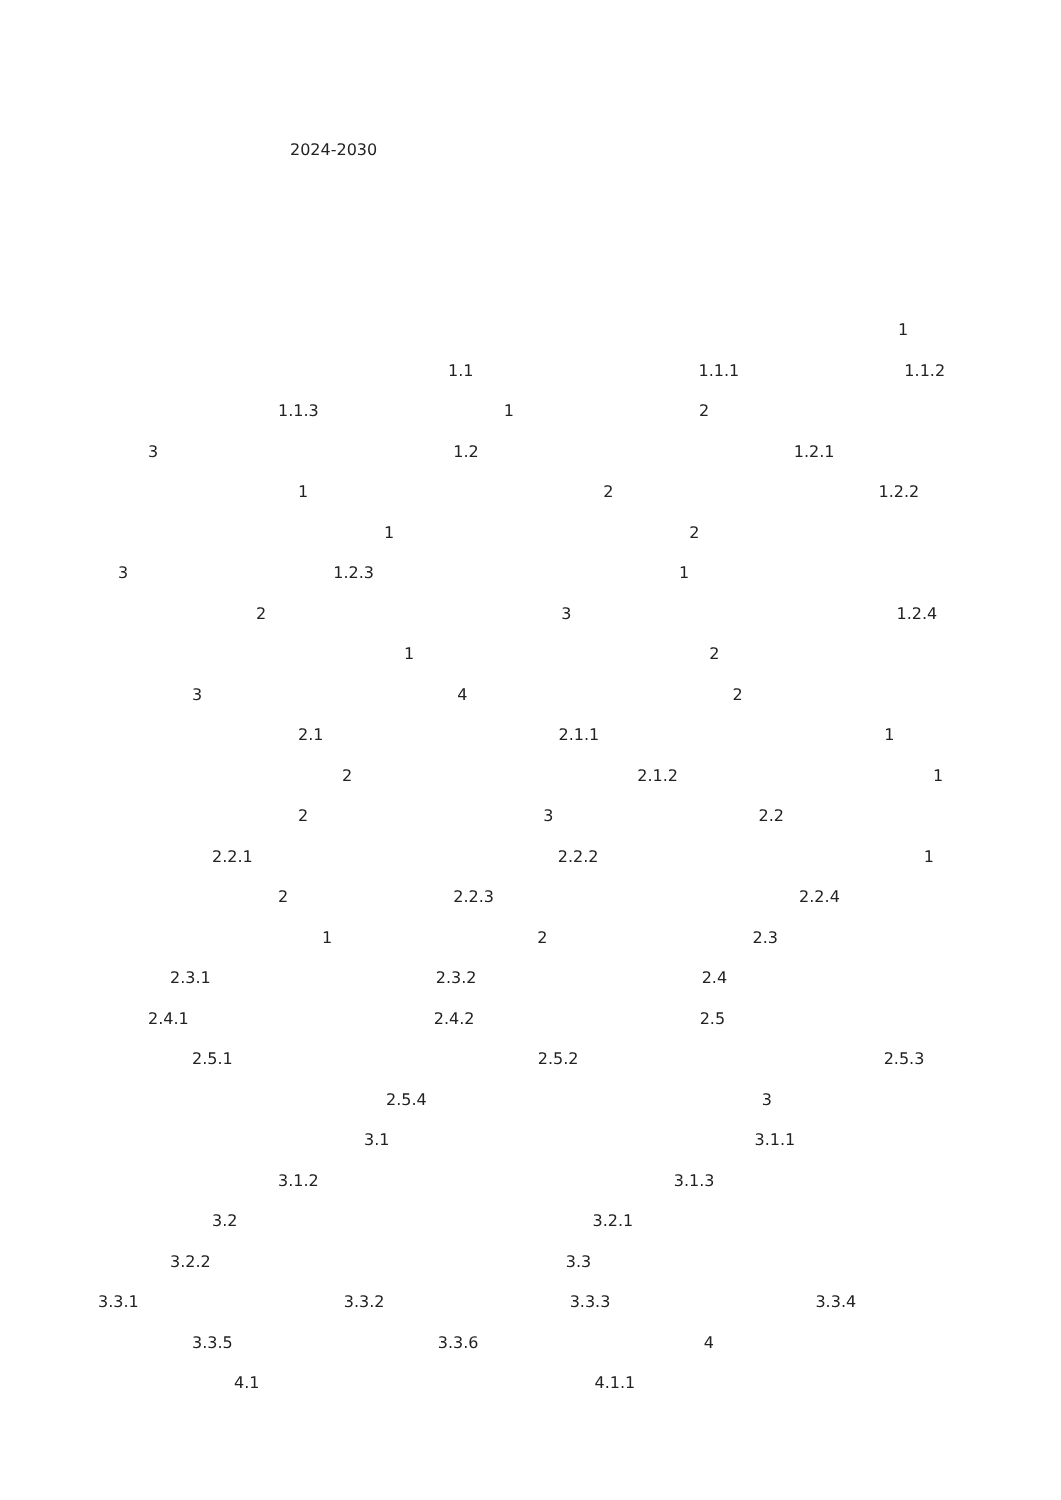2024-2030
1
1.1 1.1.1 1.1.2
1.1.3 1 2
3 1.2 1.2.1
1 2 1.2.2
1 2
3 1.2.3 1
2 3 1.2.4
1 2
3 4 2
2.1 2.1.1 1
2 2.1.2 1
2 3 2.2
2.2.1 2.2.2 1
2 2.2.3 2.2.4
1 2 2.3
2.3.1 2.3.2 2.4
2.4.1 2.4.2 2.5
2.5.1 2.5.2 2.5.3
2.5.4 3
3.1 3.1.1
3.1.2 3.1.3
3.2 3.2.1
3.2.2 3.3
3.3.1 3.3.2 3.3.3 3.3.4
3.3.5 3.3.6 4
4.1 4.1.1